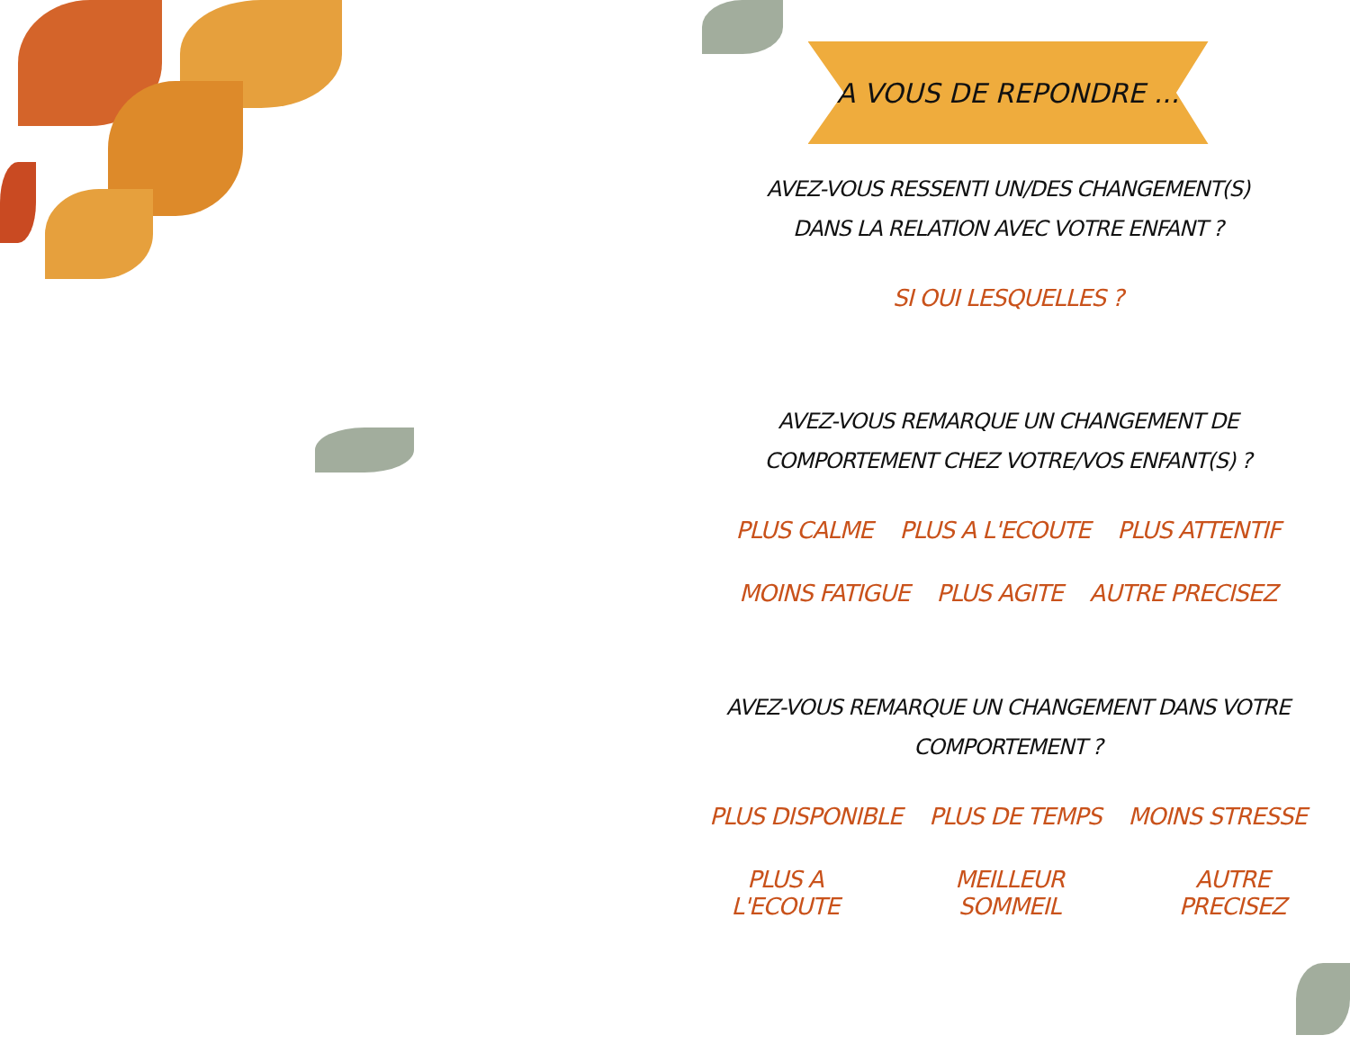A VOUS DE REPONDRE ...
AVEZ-VOUS RESSENTI UN/DES CHANGEMENT(S)
DANS LA RELATION AVEC VOTRE ENFANT ?
SI OUI LESQUELLES ?
AVEZ-VOUS REMARQUE UN CHANGEMENT DE
COMPORTEMENT CHEZ VOTRE/VOS ENFANT(S) ?
PLUS CALME PLUS A L'ECOUTE PLUS ATTENTIF
MOINS FATIGUE PLUS AGITE AUTRE PRECISEZ
AVEZ-VOUS REMARQUE UN CHANGEMENT DANS VOTRE
COMPORTEMENT ?
PLUS DISPONIBLE PLUS DE TEMPS MOINS STRESSE
PLUS A L'ECOUTE MEILLEUR SOMMEIL AUTRE PRECISEZ